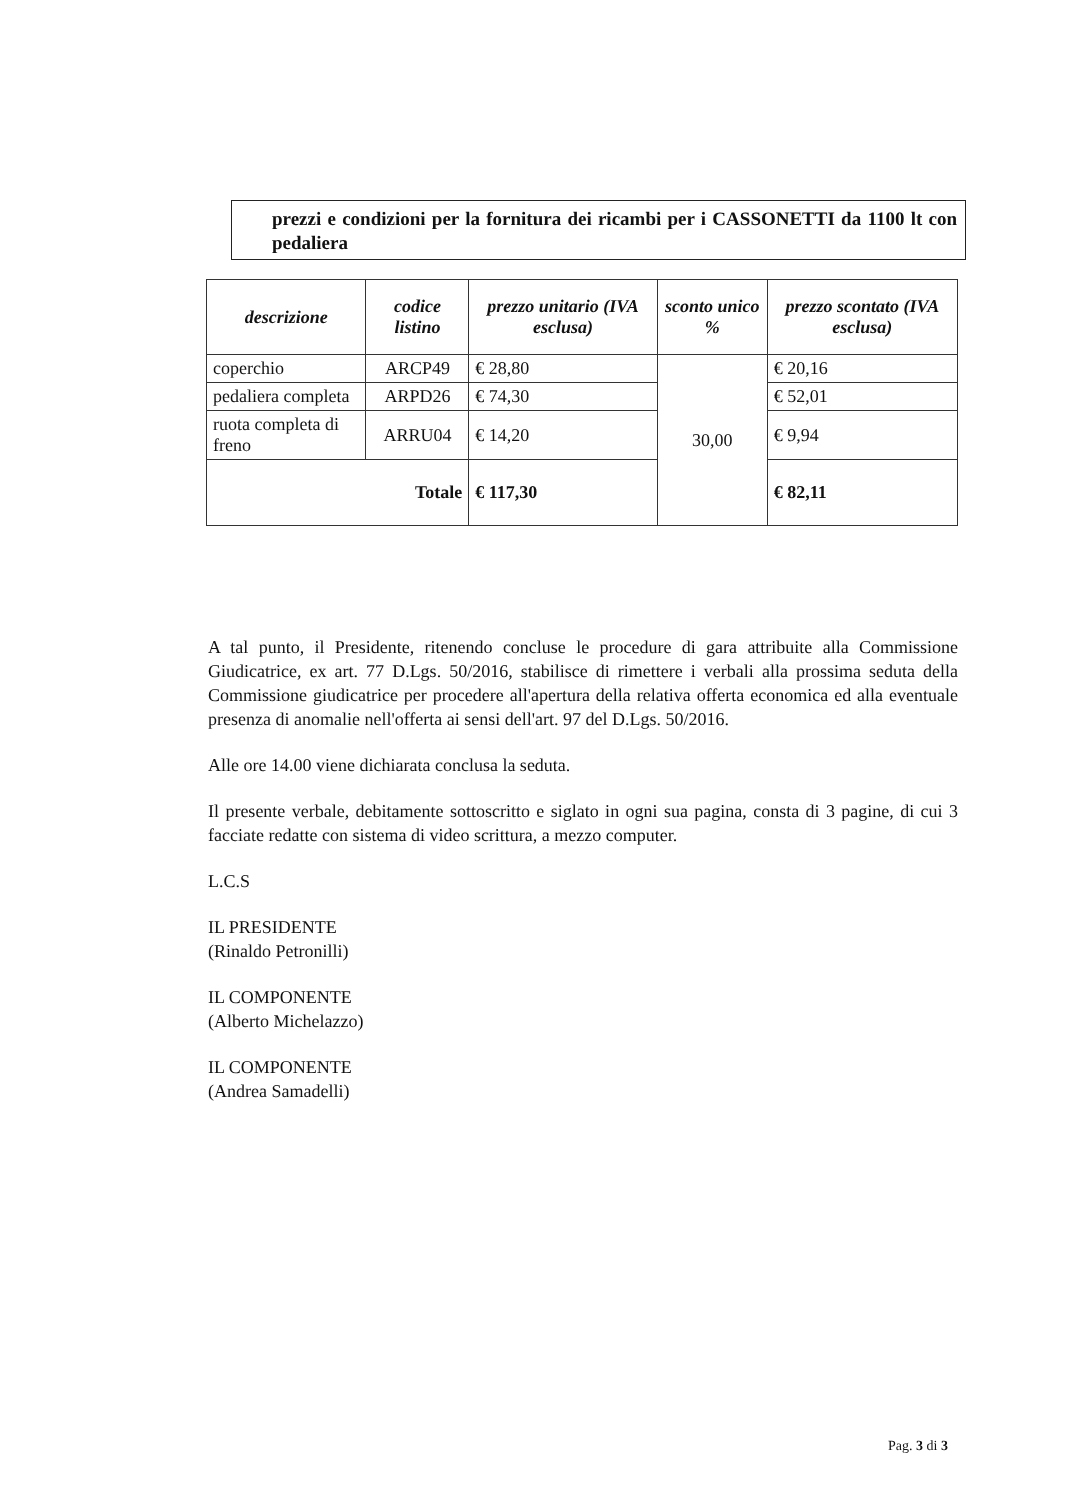prezzi e condizioni per la fornitura dei ricambi per i CASSONETTI da 1100 lt con pedaliera
| descrizione | codice listino | prezzo unitario (IVA esclusa) | sconto unico % | prezzo scontato (IVA esclusa) |
| --- | --- | --- | --- | --- |
| coperchio | ARCP49 | € 28,80 | 30,00 | € 20,16 |
| pedaliera completa | ARPD26 | € 74,30 | | € 52,01 |
| ruota completa di freno | ARRU04 | € 14,20 | | € 9,94 |
| Totale | | € 117,30 | | € 82,11 |
A tal punto, il Presidente, ritenendo concluse le procedure di gara attribuite alla Commissione Giudicatrice, ex art. 77 D.Lgs. 50/2016, stabilisce di rimettere i verbali alla prossima seduta della Commissione giudicatrice per procedere all'apertura della relativa offerta economica ed alla eventuale presenza di anomalie nell'offerta ai sensi dell'art. 97 del D.Lgs. 50/2016.
Alle ore 14.00 viene dichiarata conclusa la seduta.
Il presente verbale, debitamente sottoscritto e siglato in ogni sua pagina, consta di 3 pagine, di cui 3 facciate redatte con sistema di video scrittura, a mezzo computer.
L.C.S
IL PRESIDENTE
(Rinaldo Petronilli)
IL COMPONENTE
(Alberto Michelazzo)
IL COMPONENTE
(Andrea Samadelli)
Pag. 3 di 3